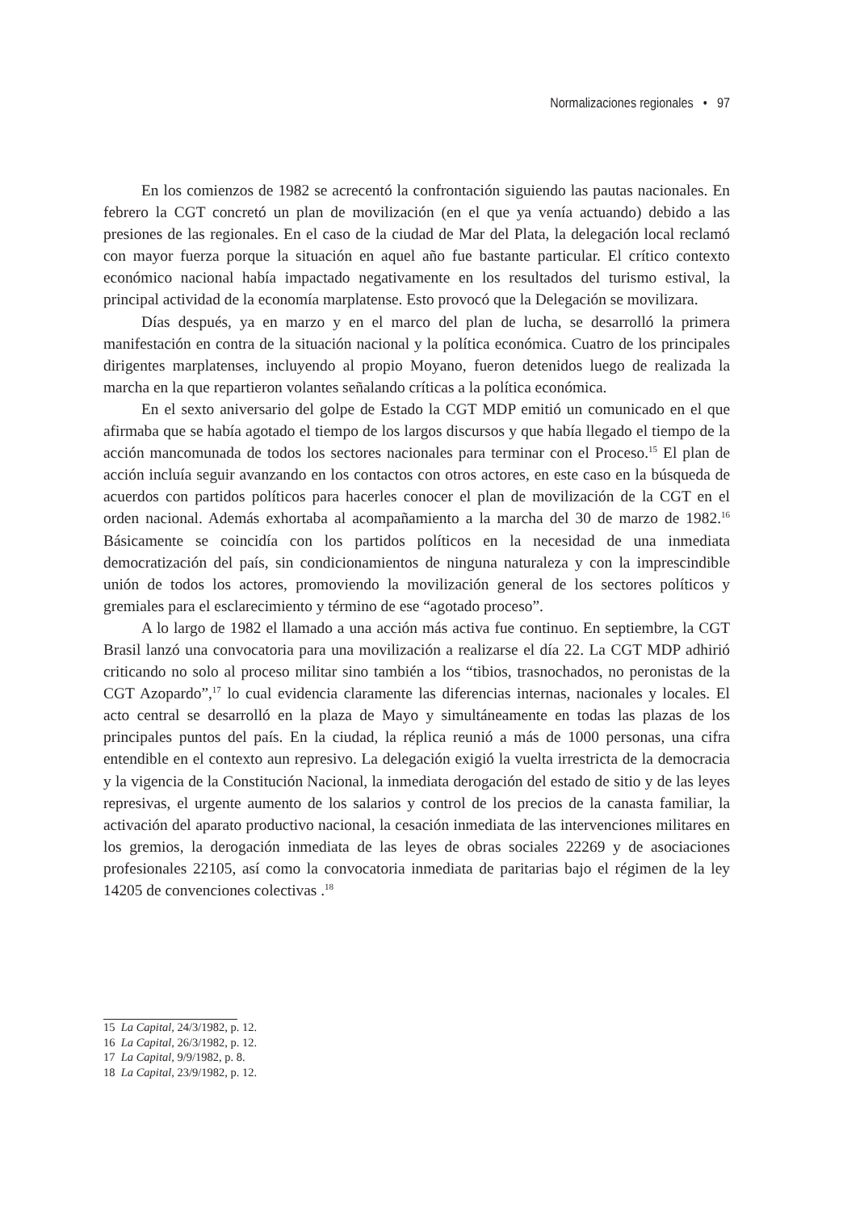Normalizaciones regionales • 97
En los comienzos de 1982 se acrecentó la confrontación siguiendo las pautas nacionales. En febrero la CGT concretó un plan de movilización (en el que ya venía actuando) debido a las presiones de las regionales. En el caso de la ciudad de Mar del Plata, la delegación local reclamó con mayor fuerza porque la situación en aquel año fue bastante particular. El crítico contexto económico nacional había impactado negativamente en los resultados del turismo estival, la principal actividad de la economía marplatense. Esto provocó que la Delegación se movilizara.
Días después, ya en marzo y en el marco del plan de lucha, se desarrolló la primera manifestación en contra de la situación nacional y la política económica. Cuatro de los principales dirigentes marplatenses, incluyendo al propio Moyano, fueron detenidos luego de realizada la marcha en la que repartieron volantes señalando críticas a la política económica.
En el sexto aniversario del golpe de Estado la CGT MDP emitió un comunicado en el que afirmaba que se había agotado el tiempo de los largos discursos y que había llegado el tiempo de la acción mancomunada de todos los sectores nacionales para terminar con el Proceso.<sup>15</sup> El plan de acción incluía seguir avanzando en los contactos con otros actores, en este caso en la búsqueda de acuerdos con partidos políticos para hacerles conocer el plan de movilización de la CGT en el orden nacional. Además exhortaba al acompañamiento a la marcha del 30 de marzo de 1982.<sup>16</sup> Básicamente se coincidía con los partidos políticos en la necesidad de una inmediata democratización del país, sin condicionamientos de ninguna naturaleza y con la imprescindible unión de todos los actores, promoviendo la movilización general de los sectores políticos y gremiales para el esclarecimiento y término de ese “agotado proceso”.
A lo largo de 1982 el llamado a una acción más activa fue continuo. En septiembre, la CGT Brasil lanzó una convocatoria para una movilización a realizarse el día 22. La CGT MDP adhirió criticando no solo al proceso militar sino también a los “tibios, trasnochados, no peronistas de la CGT Azopardo”,<sup>17</sup> lo cual evidencia claramente las diferencias internas, nacionales y locales. El acto central se desarrolló en la plaza de Mayo y simultáneamente en todas las plazas de los principales puntos del país. En la ciudad, la réplica reunió a más de 1000 personas, una cifra entendible en el contexto aun represivo. La delegación exigió la vuelta irrestricta de la democracia y la vigencia de la Constitución Nacional, la inmediata derogación del estado de sitio y de las leyes represivas, el urgente aumento de los salarios y control de los precios de la canasta familiar, la activación del aparato productivo nacional, la cesación inmediata de las intervenciones militares en los gremios, la derogación inmediata de las leyes de obras sociales 22269 y de asociaciones profesionales 22105, así como la convocatoria inmediata de paritarias bajo el régimen de la ley 14205 de convenciones colectivas .<sup>18</sup>
15 La Capital, 24/3/1982, p. 12.
16 La Capital, 26/3/1982, p. 12.
17 La Capital, 9/9/1982, p. 8.
18 La Capital, 23/9/1982, p. 12.